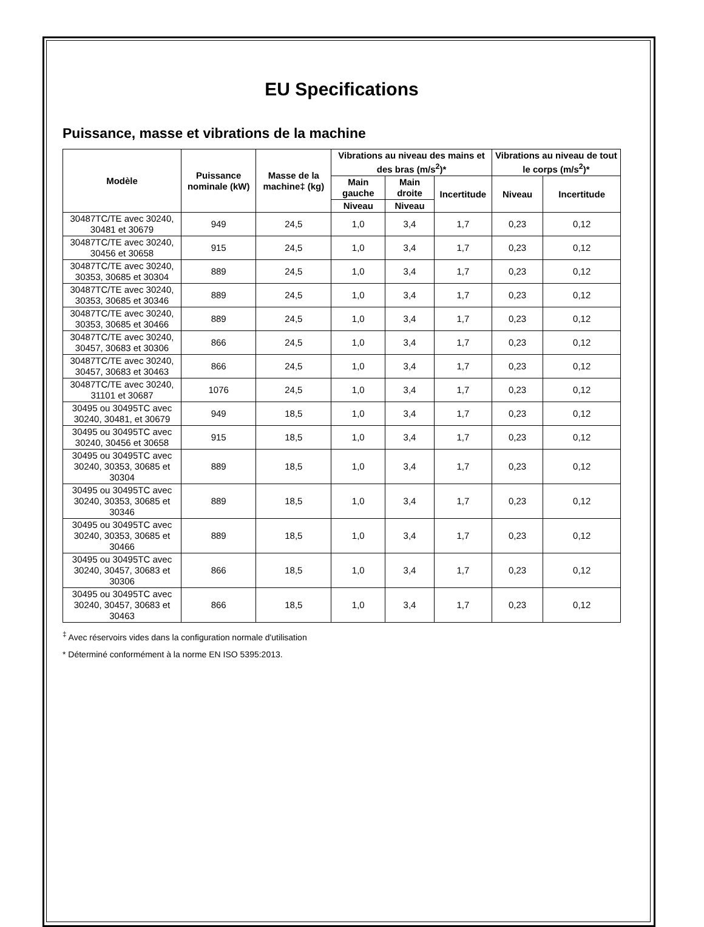EU Specifications
Puissance, masse et vibrations de la machine
| Modèle | Puissance nominale (kW) | Masse de la machine‡ (kg) | Vibrations au niveau des mains et des bras (m/s<sup>2</sup>)* | | | Vibrations au niveau de tout le corps (m/s<sup>2</sup>)* | |
| --- | --- | --- | --- | --- | --- | --- | --- |
| | | | Main gauche | Main droite | Incertitude | Niveau | Incertitude |
| | | | Niveau | Niveau | | | |
| 30487TC/TE avec 30240, 30481 et 30679 | 949 | 24,5 | 1,0 | 3,4 | 1,7 | 0,23 | 0,12 |
| 30487TC/TE avec 30240, 30456 et 30658 | 915 | 24,5 | 1,0 | 3,4 | 1,7 | 0,23 | 0,12 |
| 30487TC/TE avec 30240, 30353, 30685 et 30304 | 889 | 24,5 | 1,0 | 3,4 | 1,7 | 0,23 | 0,12 |
| 30487TC/TE avec 30240, 30353, 30685 et 30346 | 889 | 24,5 | 1,0 | 3,4 | 1,7 | 0,23 | 0,12 |
| 30487TC/TE avec 30240, 30353, 30685 et 30466 | 889 | 24,5 | 1,0 | 3,4 | 1,7 | 0,23 | 0,12 |
| 30487TC/TE avec 30240, 30457, 30683 et 30306 | 866 | 24,5 | 1,0 | 3,4 | 1,7 | 0,23 | 0,12 |
| 30487TC/TE avec 30240, 30457, 30683 et 30463 | 866 | 24,5 | 1,0 | 3,4 | 1,7 | 0,23 | 0,12 |
| 30487TC/TE avec 30240, 31101 et 30687 | 1076 | 24,5 | 1,0 | 3,4 | 1,7 | 0,23 | 0,12 |
| 30495 ou 30495TC avec 30240, 30481, et 30679 | 949 | 18,5 | 1,0 | 3,4 | 1,7 | 0,23 | 0,12 |
| 30495 ou 30495TC avec 30240, 30456 et 30658 | 915 | 18,5 | 1,0 | 3,4 | 1,7 | 0,23 | 0,12 |
| 30495 ou 30495TC avec 30240, 30353, 30685 et 30304 | 889 | 18,5 | 1,0 | 3,4 | 1,7 | 0,23 | 0,12 |
| 30495 ou 30495TC avec 30240, 30353, 30685 et 30346 | 889 | 18,5 | 1,0 | 3,4 | 1,7 | 0,23 | 0,12 |
| 30495 ou 30495TC avec 30240, 30353, 30685 et 30466 | 889 | 18,5 | 1,0 | 3,4 | 1,7 | 0,23 | 0,12 |
| 30495 ou 30495TC avec 30240, 30457, 30683 et 30306 | 866 | 18,5 | 1,0 | 3,4 | 1,7 | 0,23 | 0,12 |
| 30495 ou 30495TC avec 30240, 30457, 30683 et 30463 | 866 | 18,5 | 1,0 | 3,4 | 1,7 | 0,23 | 0,12 |
<sup>‡</sup> Avec réservoirs vides dans la configuration normale d'utilisation
* Déterminé conformément à la norme EN ISO 5395:2013.